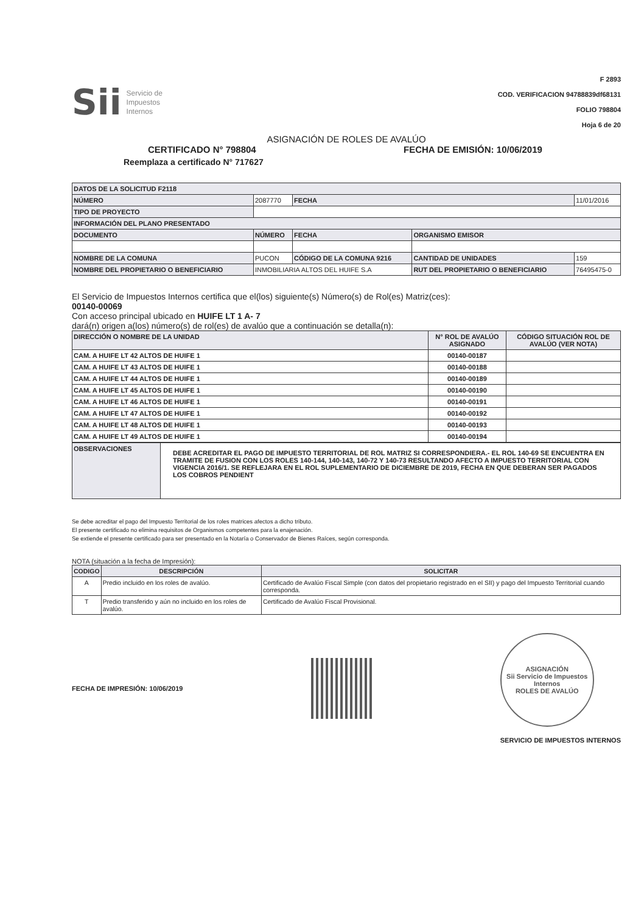Sii Servicio de
Impuestos
Internos
F 2893
COD. VERIFICACION 94788839df68131
FOLIO 798804
Hoja 6 de 20
ASIGNACIÓN DE ROLES DE AVALÚO
CERTIFICADO N° 798804 FECHA DE EMISIÓN: 10/06/2019
Reemplaza a certificado N° 717627
| DATOS DE LA SOLICITUD F2118 | | | | |
| NÚMERO | 2087770 | FECHA | | 11/01/2016 |
| TIPO DE PROYECTO | | | | |
| INFORMACIÓN DEL PLANO PRESENTADO | | | | |
| DOCUMENTO | NÚMERO | FECHA | ORGANISMO EMISOR | |
| NOMBRE DE LA COMUNA | PUCON | CÓDIGO DE LA COMUNA 9216 | CANTIDAD DE UNIDADES | 159 |
| NOMBRE DEL PROPIETARIO O BENEFICIARIO | INMOBILIARIA ALTOS DEL HUIFE S.A | | RUT DEL PROPIETARIO O BENEFICIARIO | 76495475-0 |
El Servicio de Impuestos Internos certifica que el(los) siguiente(s) Número(s) de Rol(es) Matriz(ces):
00140-00069
Con acceso principal ubicado en HUIFE LT 1 A- 7
dará(n) origen a(los) número(s) de rol(es) de avalúo que a continuación se detalla(n):
| DIRECCIÓN O NOMBRE DE LA UNIDAD | N° ROL DE AVALÚO ASIGNADO | CÓDIGO SITUACIÓN ROL DE AVALÚO (VER NOTA) |
| --- | --- | --- |
| CAM. A HUIFE LT 42 ALTOS DE HUIFE 1 | 00140-00187 | |
| CAM. A HUIFE LT 43 ALTOS DE HUIFE 1 | 00140-00188 | |
| CAM. A HUIFE LT 44 ALTOS DE HUIFE 1 | 00140-00189 | |
| CAM. A HUIFE LT 45 ALTOS DE HUIFE 1 | 00140-00190 | |
| CAM. A HUIFE LT 46 ALTOS DE HUIFE 1 | 00140-00191 | |
| CAM. A HUIFE LT 47 ALTOS DE HUIFE 1 | 00140-00192 | |
| CAM. A HUIFE LT 48 ALTOS DE HUIFE 1 | 00140-00193 | |
| CAM. A HUIFE LT 49 ALTOS DE HUIFE 1 | 00140-00194 | |
| OBSERVACIONES | DEBE ACREDITAR EL PAGO DE IMPUESTO TERRITORIAL DE ROL MATRIZ SI CORRESPONDIERA.- EL ROL 140-69 SE ENCUENTRA EN TRAMITE DE FUSION CON LOS ROLES 140-144, 140-143, 140-72 Y 140-73 RESULTANDO AFECTO A IMPUESTO TERRITORIAL CON VIGENCIA 2016/1. SE REFLEJARA EN EL ROL SUPLEMENTARIO DE DICIEMBRE DE 2019, FECHA EN QUE DEBERAN SER PAGADOS LOS COBROS PENDIENT |
Se debe acreditar el pago del Impuesto Territorial de los roles matrices afectos a dicho tributo.
El presente certificado no elimina requisitos de Organismos competentes para la enajenación.
Se extiende el presente certificado para ser presentado en la Notaría o Conservador de Bienes Raíces, según corresponda.
NOTA (situación a la fecha de Impresión):
| CODIGO | DESCRIPCIÓN | SOLICITAR |
| --- | --- | --- |
| A | Predio incluido en los roles de avalúo. | Certificado de Avalúo Fiscal Simple (con datos del propietario registrado en el SII) y pago del Impuesto Territorial cuando corresponda. |
| T | Predio transferido y aún no incluido en los roles de avalúo. | Certificado de Avalúo Fiscal Provisional. |
FECHA DE IMPRESIÓN: 10/06/2019
ASIGNACIÓN
Sii Servicio de Impuestos Internos
ROLES DE AVALÚO
SERVICIO DE IMPUESTOS INTERNOS